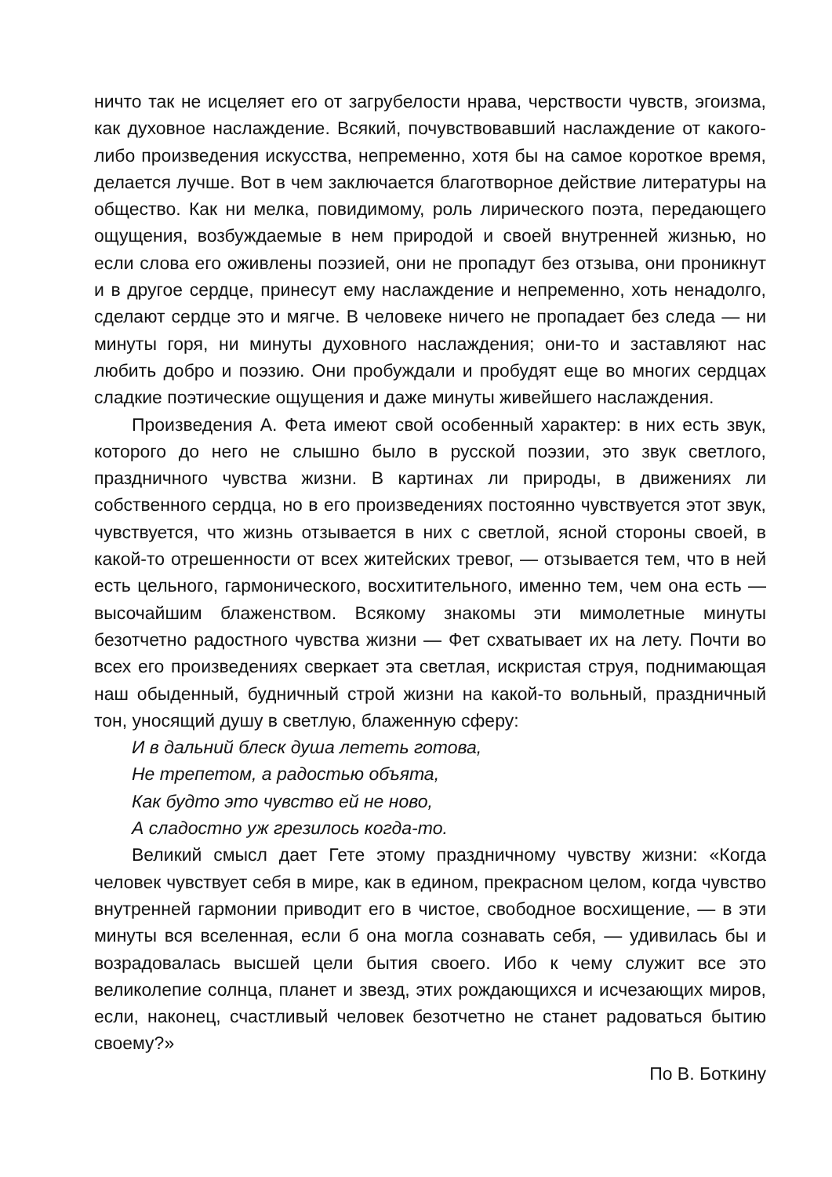ничто так не исцеляет его от загрубелости нрава, черствости чувств, эгоизма, как духовное наслаждение. Всякий, почувствовавший наслаждение от какого-либо произведения искусства, непременно, хотя бы на самое короткое время, делается лучше. Вот в чем заключается благотворное действие литературы на общество. Как ни мелка, повидимому, роль лирического поэта, передающего ощущения, возбуждаемые в нем природой и своей внутренней жизнью, но если слова его оживлены поэзией, они не пропадут без отзыва, они проникнут и в другое сердце, принесут ему наслаждение и непременно, хоть ненадолго, сделают сердце это и мягче. В человеке ничего не пропадает без следа — ни минуты горя, ни минуты духовного наслаждения; они-то и заставляют нас любить добро и поэзию. Они пробуждали и пробудят еще во многих сердцах сладкие поэтические ощущения и даже минуты живейшего наслаждения.
Произведения А. Фета имеют свой особенный характер: в них есть звук, которого до него не слышно было в русской поэзии, это звук светлого, праздничного чувства жизни. В картинах ли природы, в движениях ли собственного сердца, но в его произведениях постоянно чувствуется этот звук, чувствуется, что жизнь отзывается в них с светлой, ясной стороны своей, в какой-то отрешенности от всех житейских тревог, — отзывается тем, что в ней есть цельного, гармонического, восхитительного, именно тем, чем она есть — высочайшим блаженством. Всякому знакомы эти мимолетные минуты безотчетно радостного чувства жизни — Фет схватывает их на лету. Почти во всех его произведениях сверкает эта светлая, искристая струя, поднимающая наш обыденный, будничный строй жизни на какой-то вольный, праздничный тон, уносящий душу в светлую, блаженную сферу:
И в дальний блеск душа лететь готова,
Не трепетом, а радостью объята,
Как будто это чувство ей не ново,
А сладостно уж грезилось когда-то.
Великий смысл дает Гете этому праздничному чувству жизни: «Когда человек чувствует себя в мире, как в едином, прекрасном целом, когда чувство внутренней гармонии приводит его в чистое, свободное восхищение, — в эти минуты вся вселенная, если б она могла сознавать себя, — удивилась бы и возрадовалась высшей цели бытия своего. Ибо к чему служит все это великолепие солнца, планет и звезд, этих рождающихся и исчезающих миров, если, наконец, счастливый человек безотчетно не станет радоваться бытию своему?»
По В. Боткину